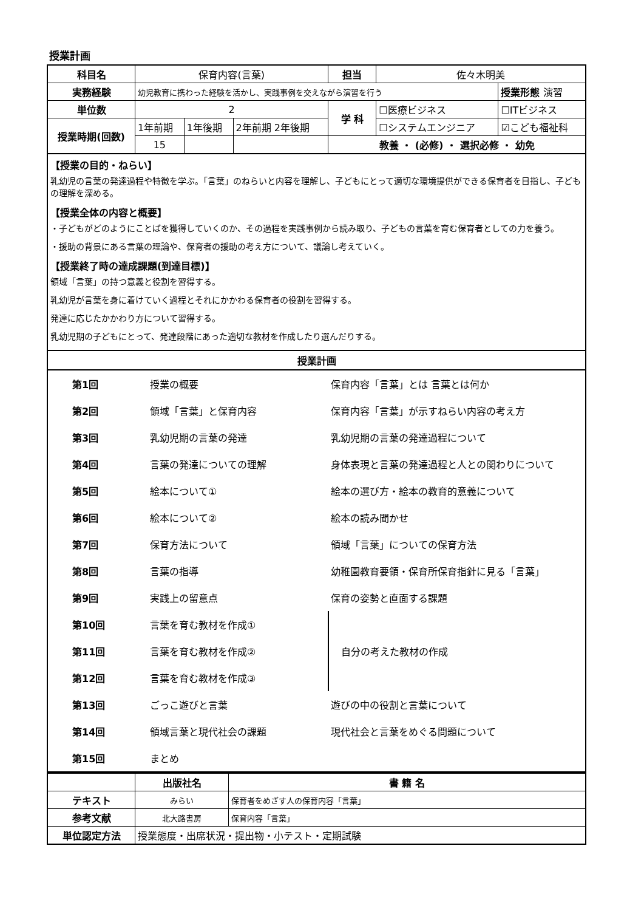授業計画
| 科目名 | 保育内容(言葉) | | | 担当 | 佐々木明美 | |
| 実務経験 | 幼児教育に携わった経験を活かし、実践事例を交えながら演習を行う | | | | | 授業形態 演習 |
| 単位数 | 2 | | | 学 科 | ☐医療ビジネス | ☐ITビジネス |
| 授業時期(回数) | 1年前期 | 1年後期 | 2年前期 2年後期 | | ☐システムエンジニア | ☑こども福祉科 |
| | 15 | | | 教養 ・ (必修) ・ 選択必修 ・ 幼免 | | |
【授業の目的・ねらい】
乳幼児の言葉の発達過程や特徴を学ぶ。「言葉」のねらいと内容を理解し、子どもにとって適切な環境提供ができる保育者を目指し、子どもの理解を深める。
【授業全体の内容と概要】
・子どもがどのようにことばを獲得していくのか、その過程を実践事例から読み取り、子どもの言葉を育む保育者としての力を養う。
・援助の背景にある言葉の理論や、保育者の援助の考え方について、議論し考えていく。
【授業終了時の達成課題(到達目標)】
領域「言葉」の持つ意義と役割を習得する。
乳幼児が言葉を身に着けていく過程とそれにかかわる保育者の役割を習得する。
発達に応じたかかわり方について習得する。
乳幼児期の子どもにとって、発達段階にあった適切な教材を作成したり選んだりする。
授業計画
| 第1回 | 授業の概要 | 保育内容「言葉」とは 言葉とは何か |
| 第2回 | 領域「言葉」と保育内容 | 保育内容「言葉」が示すねらい内容の考え方 |
| 第3回 | 乳幼児期の言葉の発達 | 乳幼児期の言葉の発達過程について |
| 第4回 | 言葉の発達についての理解 | 身体表現と言葉の発達過程と人との関わりについて |
| 第5回 | 絵本について① | 絵本の選び方・絵本の教育的意義について |
| 第6回 | 絵本について② | 絵本の読み聞かせ |
| 第7回 | 保育方法について | 領域「言葉」についての保育方法 |
| 第8回 | 言葉の指導 | 幼稚園教育要領・保育所保育指針に見る「言葉」 |
| 第9回 | 実践上の留意点 | 保育の姿勢と直面する課題 |
| 第10回 | 言葉を育む教材を作成① | 自分の考えた教材の作成 |
| 第11回 | 言葉を育む教材を作成② | |
| 第12回 | 言葉を育む教材を作成③ | |
| 第13回 | ごっこ遊びと言葉 | 遊びの中の役割と言葉について |
| 第14回 | 領域言葉と現代社会の課題 | 現代社会と言葉をめぐる問題について |
| 第15回 | まとめ | |
| | 出版社名 | 書 籍 名 |
| テキスト | みらい | 保育者をめざす人の保育内容「言葉」 |
| 参考文献 | 北大路書房 | 保育内容「言葉」 |
| 単位認定方法 | 授業態度・出席状況・提出物・小テスト・定期試験 | |